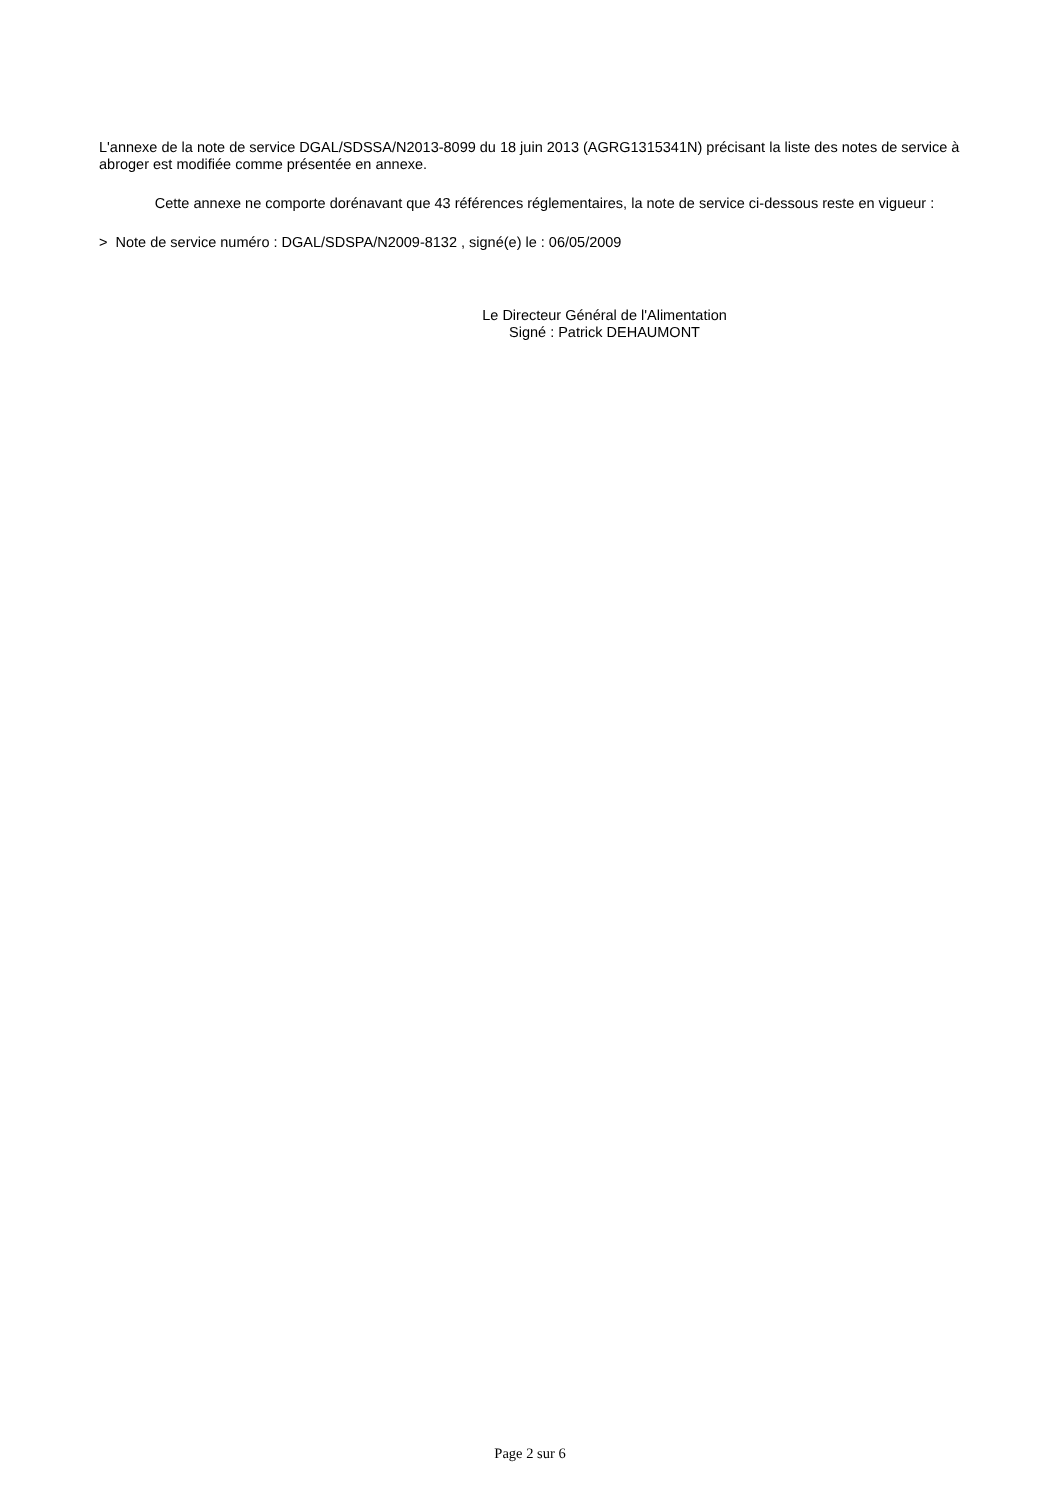L'annexe de la note de service DGAL/SDSSA/N2013-8099 du 18 juin 2013 (AGRG1315341N) précisant la liste des notes de service à abroger est modifiée comme présentée en annexe.
Cette annexe ne comporte dorénavant que 43 références réglementaires, la note de service ci-dessous reste en vigueur :
> Note de service numéro : DGAL/SDSPA/N2009-8132 , signé(e) le : 06/05/2009
Le Directeur Général de l'Alimentation
Signé : Patrick DEHAUMONT
Page 2 sur 6